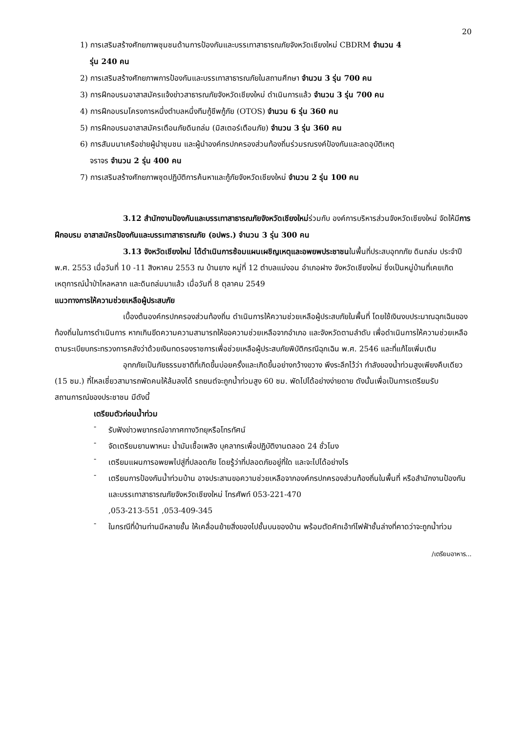20
1) การเสริมสร้างศักยภาพชุมชนด้านการป้องกันและบรรเทาสาธารณภัยจังหวัดเชียงใหม่ CBDRM จำนวน 4
รุ่น 240 คน
2) การเสริมสร้างศักยภาพการป้องกันและบรรเทาสาธารณภัยในสถานศึกษา จำนวน 3 รุ่น 700 คน
3) การฝึกอบรมอาสาสมัครแจ้งข่าวสาธารณภัยจังหวัดเชียงใหม่ ดำเนินการแล้ว จำนวน 3 รุ่น 700 คน
4) การฝึกอบรมโครงการหนึ่งตำบลหนึ่งทีมกู้ชีพกู้ภัย (OTOS) จำนวน 6 รุ่น 360 คน
5) การฝึกอบรมอาสาสมัครเตือนภัยดินถล่ม (มิสเตอร์เตือนภัย) จำนวน 3 รุ่น 360 คน
6) การสัมมนาเครือข่ายผู้นำชุมชน และผู้นำองค์กรปกครองส่วนท้องถิ่นร่วมรณรงค์ป้องกันและลดอุบัติเหตุ
จราจร จำนวน 2 รุ่น 400 คน
7) การเสริมสร้างศักยภาพชุดปฏิบัติการค้นหาและกู้ภัยจังหวัดเชียงใหม่ จำนวน 2 รุ่น 100 คน
3.12 สำนักงานป้องกันและบรรเทาสาธารณภัยจังหวัดเชียงใหม่ร่วมกับ องค์การบริหารส่วนจังหวัดเชียงใหม่ จัดให้มีการฝึกอบรม อาสาสมัครป้องกันและบรรเทาสาธารณภัย (อปพร.) จำนวน 3 รุ่น 300 คน
3.13 จังหวัดเชียงใหม่ ได้ดำเนินการซ้อมแผนเผชิญเหตุและอพยพประชาชนในพื้นที่ประสบอุทกภัย ดินถล่ม ประจำปี พ.ศ. 2553 เมื่อวันที่ 10 -11 สิงหาคม 2553 ณ บ้านยาง หมู่ที่ 12 ตำบลแม่งอน อำเภอฝาง จังหวัดเชียงใหม่ ซึ่งเป็นหมู่บ้านที่เคยเกิดเหตุการณ์น้ำป่าไหลหลาก และดินถล่มมาแล้ว เมื่อวันที่ 8 ตุลาคม 2549
แนวทางการให้ความช่วยเหลือผู้ประสบภัย
เบื้องต้นองค์กรปกครองส่วนท้องถิ่น ดำเนินการให้ความช่วยเหลือผู้ประสบภัยในพื้นที่ โดยใช้เงินงบประมาณฉุกเฉินของท้องถิ่นในการดำเนินการ หากเกินขีดความความสามารถให้ขอความช่วยเหลือจากอำเภอ และจังหวัดตามลำดับ เพื่อดำเนินการให้ความช่วยเหลือตามระเบียบกระทรวงการคลังว่าด้วยเงินทดรองราชการเพื่อช่วยเหลือผู้ประสบภัยพิบัติกรณีฉุกเฉิน พ.ศ. 2546 และที่แก้ไขเพิ่มเติม
อุทกภัยเป็นภัยธรรมชาติที่เกิดขึ้นบ่อยครั้งและเกิดขึ้นอย่างกว้างขวาง พึงระลึกไว้ว่า กำลังของน้ำท่วมสูงเพียงคืบเดียว (15 ซม.) ที่ไหลเชี่ยวสามารถพัดคนให้ล้มลงได้ รถยนต์จะถูกน้ำท่วมสูง 60 ซม. พัดไปได้อย่างง่ายดาย ดังนั้นเพื่อเป็นการเตรียมรับสถานการณ์ของประชาชน มีดังนี้
เตรียมตัวก่อนน้ำท่วม
-
รับฟังข่าวพยากรณ์อากาศทางวิทยุหรือโทรทัศน์
-
จัดเตรียมยานพาหนะ น้ำมันเชื้อเพลิง บุคลากรเพื่อปฏิบัติงานตลอด 24 ชั่วโมง
-
เตรียมแผนการอพยพไปสู่ที่ปลอดภัย โดยรู้ว่าที่ปลอดภัยอยู่ที่ใด และจะไปได้อย่างไร
-
เตรียมการป้องกันน้ำท่วมบ้าน อาจประสานขอความช่วยเหลือจากองค์กรปกครองส่วนท้องถิ่นในพื้นที่ หรือสำนักงานป้องกันและบรรเทาสาธารณภัยจังหวัดเชียงใหม่ โทรศัพท์ 053-221-470
,053-213-551 ,053-409-345
-
ในกรณีที่บ้านท่านมีหลายชั้น ให้เคลื่อนย้ายสิ่งของไปชั้นบนของบ้าน พร้อมตัดคัทเอ้าท์ไฟฟ้าชั้นล่างที่คาดว่าจะถูกน้ำท่วม
/เตรียมอาหาร...